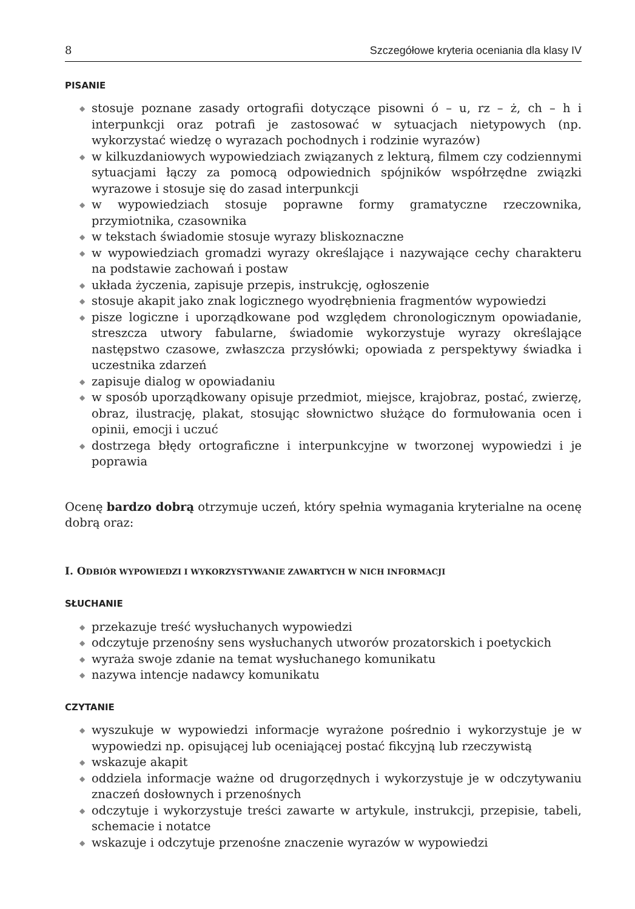8 Szczegółowe kryteria oceniania dla klasy IV
PISANIE
◆ stosuje poznane zasady ortografii dotyczące pisowni ó – u, rz – ż, ch – h i interpunkcji oraz potrafi je zastosować w sytuacjach nietypowych (np. wykorzystać wiedzę o wyrazach pochodnych i rodzinie wyrazów)
◆ w kilkuzdaniowych wypowiedziach związanych z lekturą, filmem czy codziennymi sytuacjami łączy za pomocą odpowiednich spójników współrzędne związki wyrazowe i stosuje się do zasad interpunkcji
◆ w wypowiedziach stosuje poprawne formy gramatyczne rzeczownika, przymiotnika, czasownika
◆ w tekstach świadomie stosuje wyrazy bliskoznaczne
◆ w wypowiedziach gromadzi wyrazy określające i nazywające cechy charakteru na podstawie zachowań i postaw
◆ układa życzenia, zapisuje przepis, instrukcję, ogłoszenie
◆ stosuje akapit jako znak logicznego wyodrębnienia fragmentów wypowiedzi
◆ pisze logiczne i uporządkowane pod względem chronologicznym opowiadanie, streszcza utwory fabularne, świadomie wykorzystuje wyrazy określające następstwo czasowe, zwłaszcza przysłówki; opowiada z perspektywy świadka i uczestnika zdarzeń
◆ zapisuje dialog w opowiadaniu
◆ w sposób uporządkowany opisuje przedmiot, miejsce, krajobraz, postać, zwierzę, obraz, ilustrację, plakat, stosując słownictwo służące do formułowania ocen i opinii, emocji i uczuć
◆ dostrzega błędy ortograficzne i interpunkcyjne w tworzonej wypowiedzi i je poprawia
Ocenę bardzo dobrą otrzymuje uczeń, który spełnia wymagania kryterialne na ocenę dobrą oraz:
I. ODBIÓR WYPOWIEDZI I WYKORZYSTYWANIE ZAWARTYCH W NICH INFORMACJI
SŁUCHANIE
◆ przekazuje treść wysłuchanych wypowiedzi
◆ odczytuje przenośny sens wysłuchanych utworów prozatorskich i poetyckich
◆ wyraża swoje zdanie na temat wysłuchanego komunikatu
◆ nazywa intencje nadawcy komunikatu
CZYTANIE
◆ wyszukuje w wypowiedzi informacje wyrażone pośrednio i wykorzystuje je w wypowiedzi np. opisującej lub oceniającej postać fikcyjną lub rzeczywistą
◆ wskazuje akapit
◆ oddziela informacje ważne od drugorzędnych i wykorzystuje je w odczytywaniu znaczeń dosłownych i przenośnych
◆ odczytuje i wykorzystuje treści zawarte w artykule, instrukcji, przepisie, tabeli, schemacie i notatce
◆ wskazuje i odczytuje przenośne znaczenie wyrazów w wypowiedzi